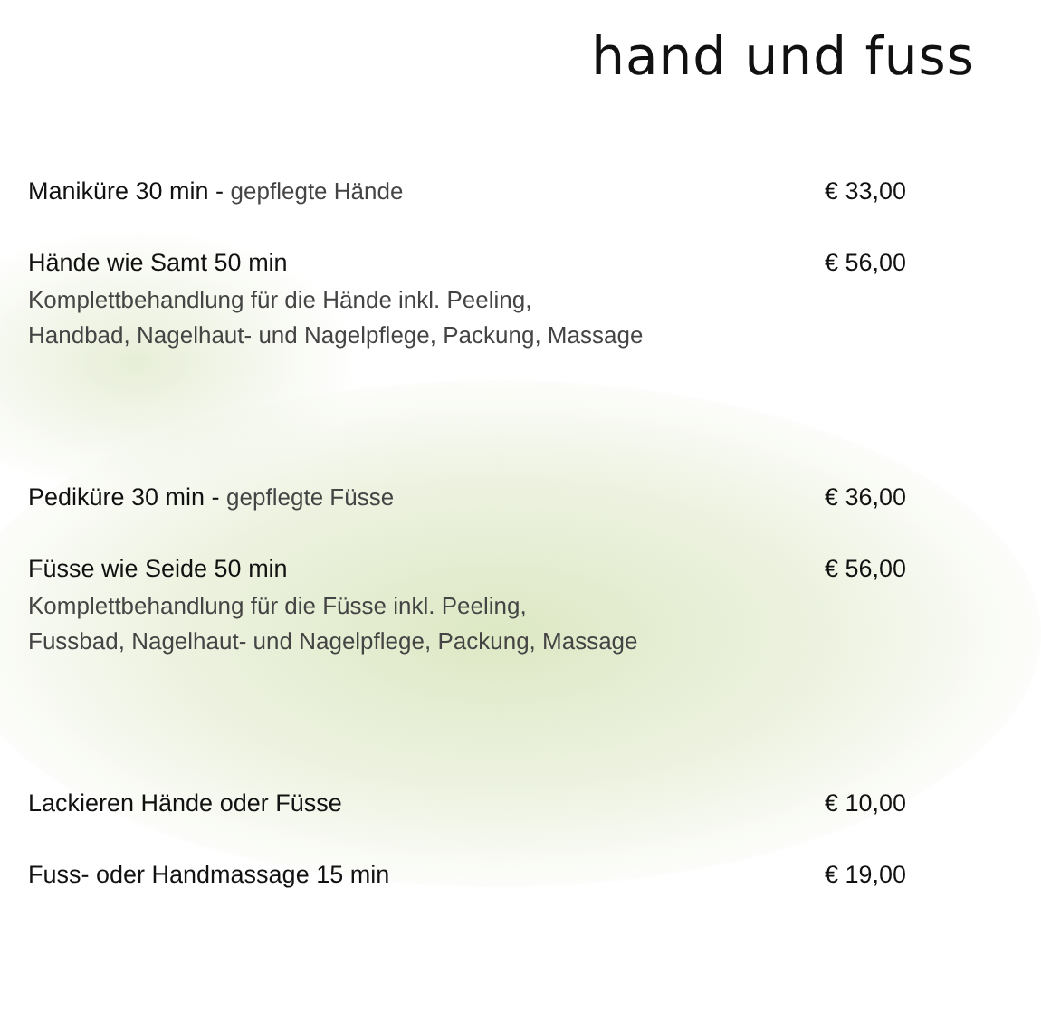hand und fuss
Maniküre 30 min - gepflegte Hände € 33,00
Hände wie Samt 50 min € 56,00
Komplettbehandlung für die Hände inkl. Peeling,
Handbad, Nagelhaut- und Nagelpflege, Packung, Massage
Pediküre 30 min - gepflegte Füsse € 36,00
Füsse wie Seide 50 min € 56,00
Komplettbehandlung für die Füsse inkl. Peeling,
Fussbad, Nagelhaut- und Nagelpflege, Packung, Massage
Lackieren Hände oder Füsse € 10,00
Fuss- oder Handmassage 15 min € 19,00